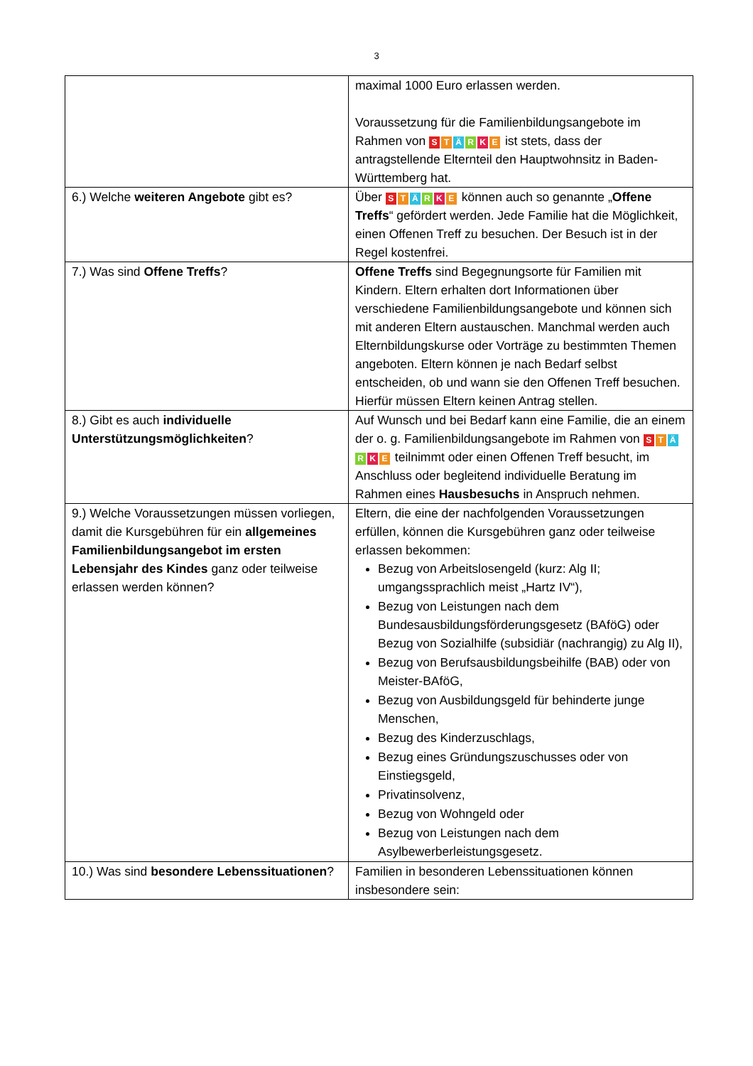3
| | maximal 1000 Euro erlassen werden. Voraussetzung für die Familienbildungsangebote im Rahmen von S T Ä R K E ist stets, dass der antragstellende Elternteil den Hauptwohnsitz in Baden-Württemberg hat. |
| 6.) Welche weiteren Angebote gibt es? | Über S T Ä R K E können auch so genannte „ Offene Treffs “ gefördert werden. Jede Familie hat die Möglichkeit, einen Offenen Treff zu besuchen. Der Besuch ist in der Regel kostenfrei. |
| 7.) Was sind Offene Treffs ? | Offene Treffs sind Begegnungsorte für Familien mit Kindern. Eltern erhalten dort Informationen über verschiedene Familienbildungsangebote und können sich mit anderen Eltern austauschen. Manchmal werden auch Elternbildungskurse oder Vorträge zu bestimmten Themen angeboten. Eltern können je nach Bedarf selbst entscheiden, ob und wann sie den Offenen Treff besuchen. Hierfür müssen Eltern keinen Antrag stellen. |
| 8.) Gibt es auch individuelle Unterstützungsmöglichkeiten ? | Auf Wunsch und bei Bedarf kann eine Familie, die an einem der o. g. Familienbildungsangebote im Rahmen von S T Ä R K E teilnimmt oder einen Offenen Treff besucht, im Anschluss oder begleitend individuelle Beratung im Rahmen eines Hausbesuchs in Anspruch nehmen. |
| 9.) Welche Voraussetzungen müssen vorliegen, damit die Kursgebühren für ein allgemeines Familienbildungsangebot im ersten Lebensjahr des Kindes ganz oder teilweise erlassen werden können? | Eltern, die eine der nachfolgenden Voraussetzungen erfüllen, können die Kursgebühren ganz oder teilweise erlassen bekommen: Bezug von Arbeitslosengeld (kurz: Alg II; umgangssprachlich meist „Hartz IV“), Bezug von Leistungen nach dem Bundesausbildungsförderungsgesetz (BAföG) oder Bezug von Sozialhilfe (subsidiär (nachrangig) zu Alg II), Bezug von Berufsausbildungsbeihilfe (BAB) oder von Meister-BAföG, Bezug von Ausbildungsgeld für behinderte junge Menschen, Bezug des Kinderzuschlags, Bezug eines Gründungszuschusses oder von Einstiegsgeld, Privatinsolvenz, Bezug von Wohngeld oder Bezug von Leistungen nach dem Asylbewerberleistungsgesetz. |
| 10.) Was sind besondere Lebenssituationen ? | Familien in besonderen Lebenssituationen können insbesondere sein: |